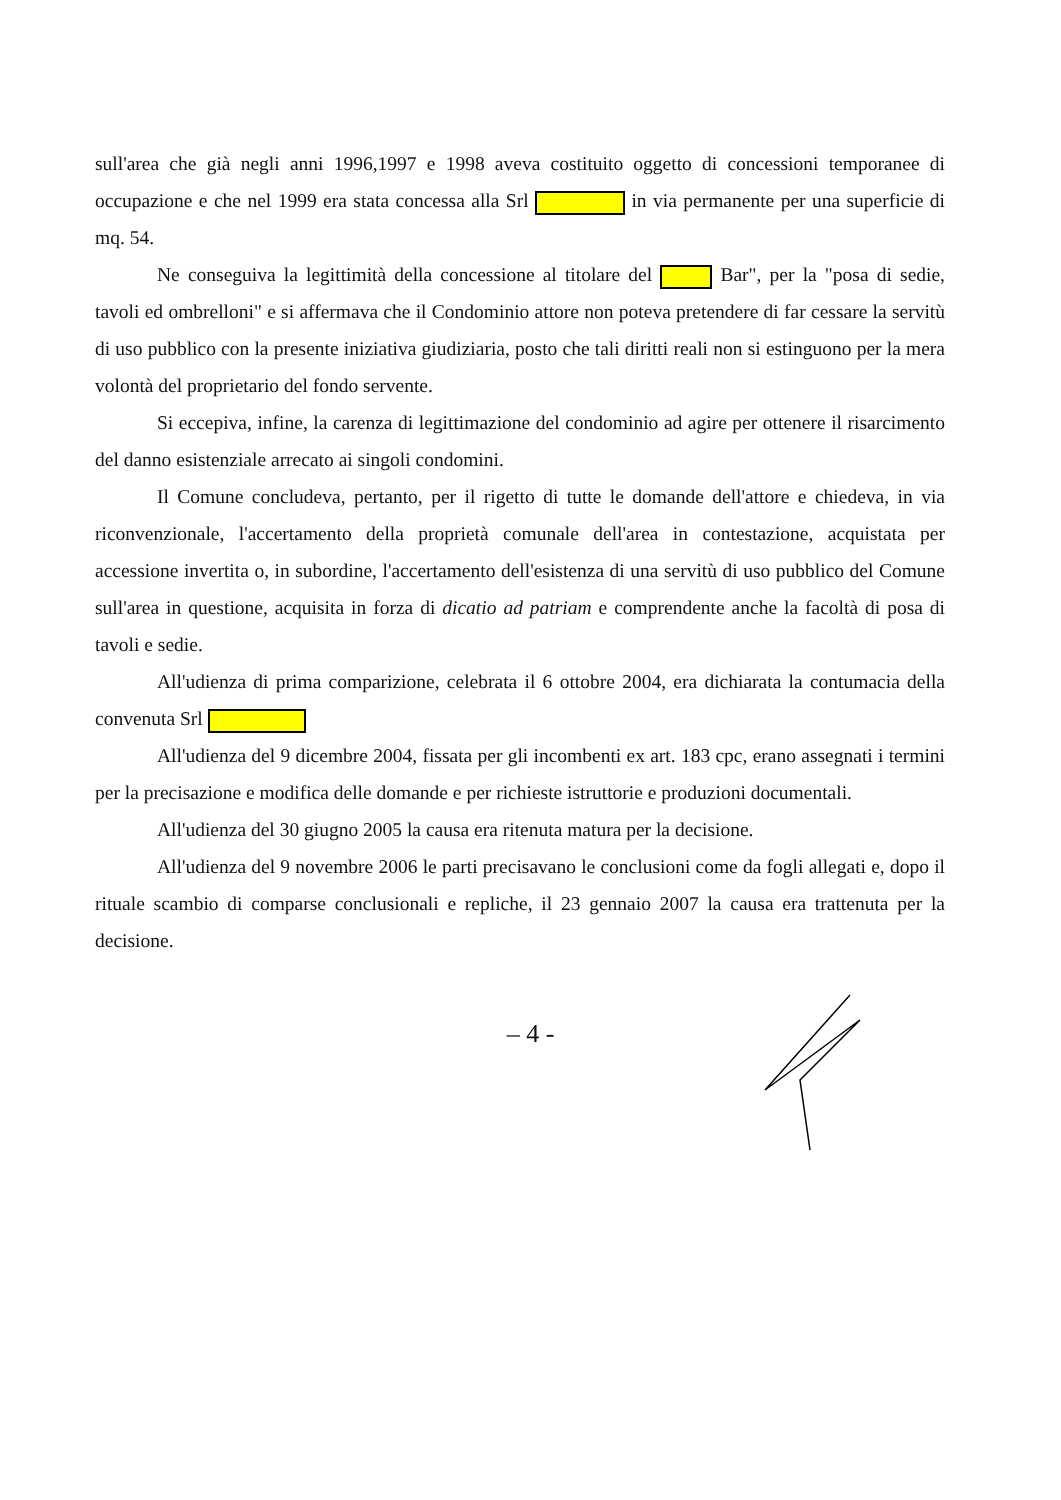sull'area che già negli anni 1996,1997 e 1998 aveva costituito oggetto di concessioni temporanee di occupazione e che nel 1999 era stata concessa alla Srl in via permanente per una superficie di mq. 54.
Ne conseguiva la legittimità della concessione al titolare del Bar", per la "posa di sedie, tavoli ed ombrelloni" e si affermava che il Condominio attore non poteva pretendere di far cessare la servitù di uso pubblico con la presente iniziativa giudiziaria, posto che tali diritti reali non si estinguono per la mera volontà del proprietario del fondo servente.
Si eccepiva, infine, la carenza di legittimazione del condominio ad agire per ottenere il risarcimento del danno esistenziale arrecato ai singoli condomini.
Il Comune concludeva, pertanto, per il rigetto di tutte le domande dell'attore e chiedeva, in via riconvenzionale, l'accertamento della proprietà comunale dell'area in contestazione, acquistata per accessione invertita o, in subordine, l'accertamento dell'esistenza di una servitù di uso pubblico del Comune sull'area in questione, acquisita in forza di dicatio ad patriam e comprendente anche la facoltà di posa di tavoli e sedie.
All'udienza di prima comparizione, celebrata il 6 ottobre 2004, era dichiarata la contumacia della convenuta Srl
All'udienza del 9 dicembre 2004, fissata per gli incombenti ex art. 183 cpc, erano assegnati i termini per la precisazione e modifica delle domande e per richieste istruttorie e produzioni documentali.
All'udienza del 30 giugno 2005 la causa era ritenuta matura per la decisione.
All'udienza del 9 novembre 2006 le parti precisavano le conclusioni come da fogli allegati e, dopo il rituale scambio di comparse conclusionali e repliche, il 23 gennaio 2007 la causa era trattenuta per la decisione.
– 4 -